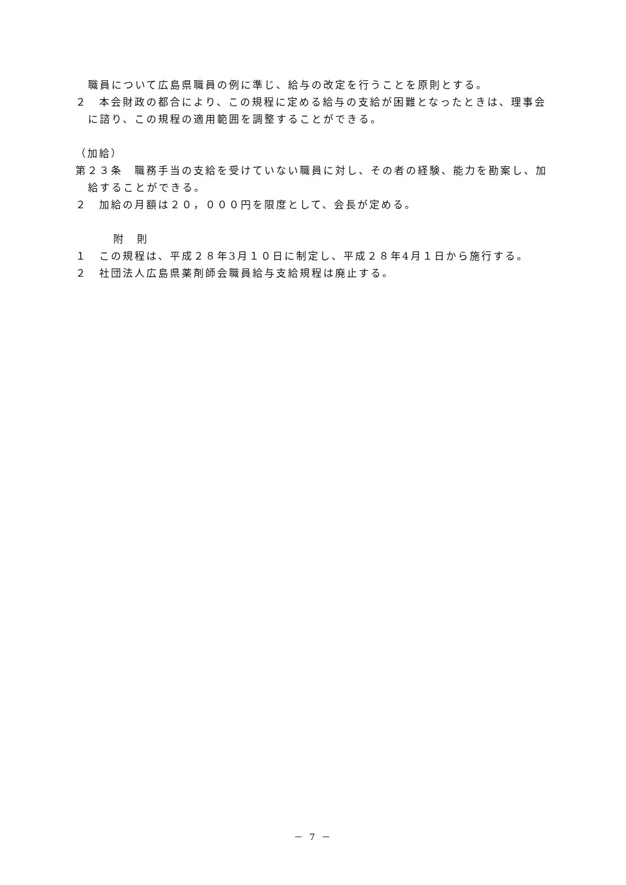職員について広島県職員の例に準じ、給与の改定を行うことを原則とする。
２　本会財政の都合により、この規程に定める給与の支給が困難となったときは、理事会に諮り、この規程の適用範囲を調整することができる。
（加給）
第２３条　職務手当の支給を受けていない職員に対し、その者の経験、能力を勘案し、加給することができる。
２　加給の月額は２０，０００円を限度として、会長が定める。
附　則
１　この規程は、平成２８年3月１０日に制定し、平成２８年4月１日から施行する。
２　社団法人広島県薬剤師会職員給与支給規程は廃止する。
－ 7 －